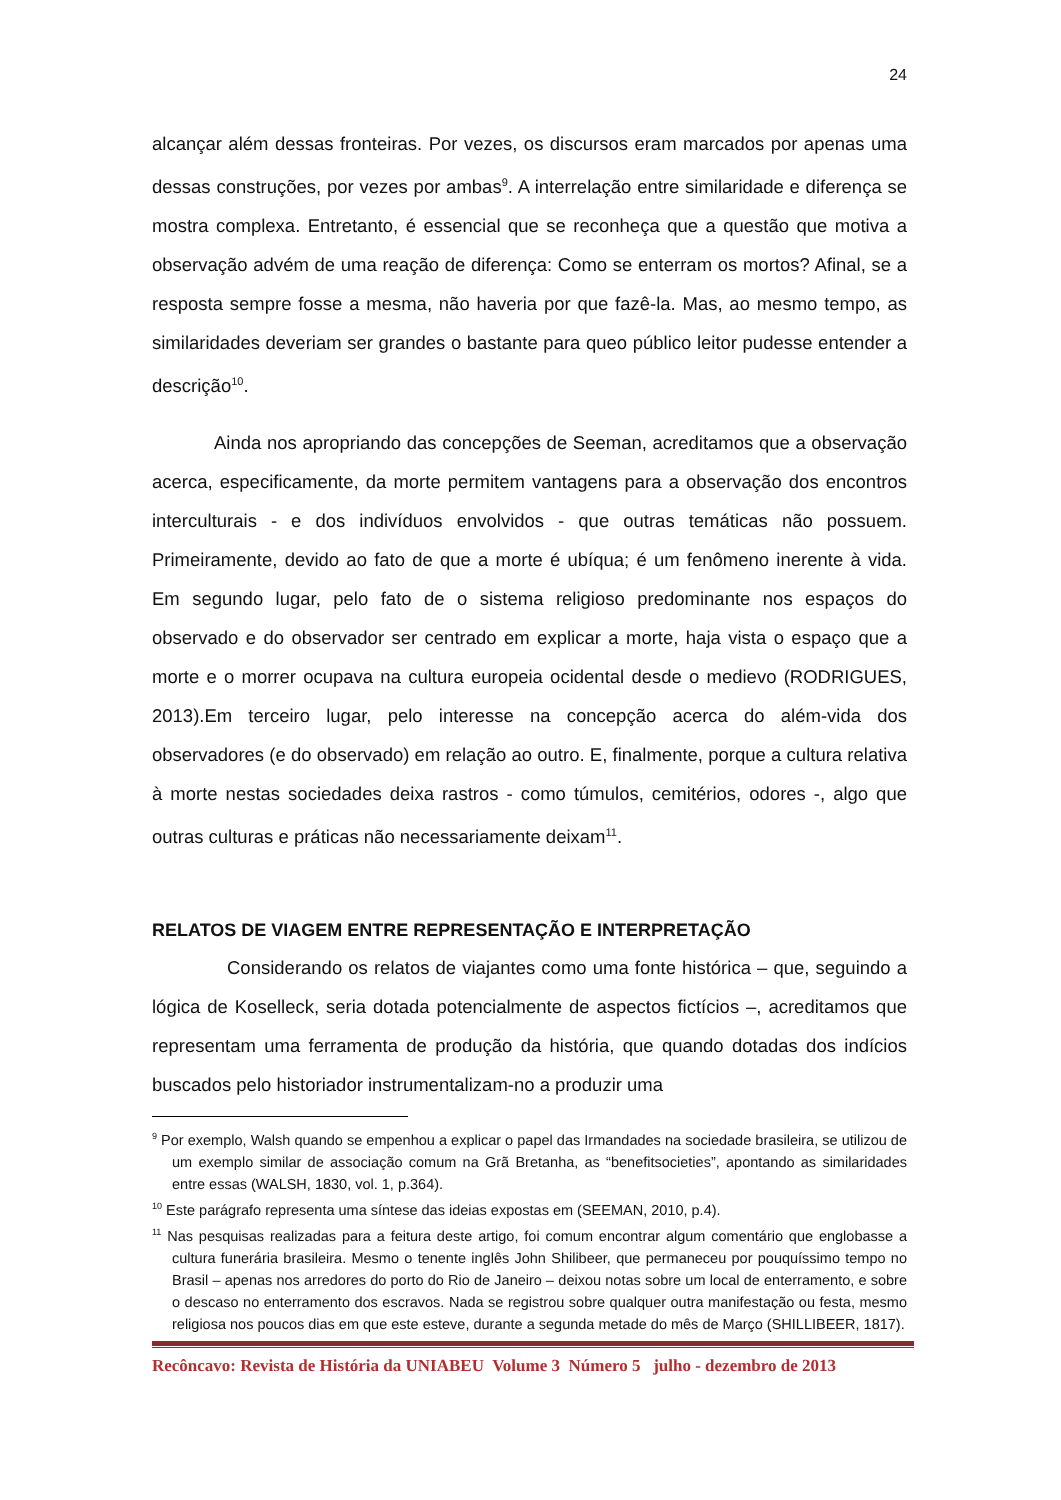24
alcançar além dessas fronteiras. Por vezes, os discursos eram marcados por apenas uma dessas construções, por vezes por ambas<sup>9</sup>. A interrelação entre similaridade e diferença se mostra complexa. Entretanto, é essencial que se reconheça que a questão que motiva a observação advém de uma reação de diferença: Como se enterram os mortos? Afinal, se a resposta sempre fosse a mesma, não haveria por que fazê-la. Mas, ao mesmo tempo, as similaridades deveriam ser grandes o bastante para queo público leitor pudesse entender a descrição<sup>10</sup>.
Ainda nos apropriando das concepções de Seeman, acreditamos que a observação acerca, especificamente, da morte permitem vantagens para a observação dos encontros interculturais - e dos indivíduos envolvidos - que outras temáticas não possuem. Primeiramente, devido ao fato de que a morte é ubíqua; é um fenômeno inerente à vida. Em segundo lugar, pelo fato de o sistema religioso predominante nos espaços do observado e do observador ser centrado em explicar a morte, haja vista o espaço que a morte e o morrer ocupava na cultura europeia ocidental desde o medievo (RODRIGUES, 2013).Em terceiro lugar, pelo interesse na concepção acerca do além-vida dos observadores (e do observado) em relação ao outro. E, finalmente, porque a cultura relativa à morte nestas sociedades deixa rastros - como túmulos, cemitérios, odores -, algo que outras culturas e práticas não necessariamente deixam<sup>11</sup>.
RELATOS DE VIAGEM ENTRE REPRESENTAÇÃO E INTERPRETAÇÃO
Considerando os relatos de viajantes como uma fonte histórica – que, seguindo a lógica de Koselleck, seria dotada potencialmente de aspectos fictícios –, acreditamos que representam uma ferramenta de produção da história, que quando dotadas dos indícios buscados pelo historiador instrumentalizam-no a produzir uma
<sup>9</sup> Por exemplo, Walsh quando se empenhou a explicar o papel das Irmandades na sociedade brasileira, se utilizou de um exemplo similar de associação comum na Grã Bretanha, as “benefitsocieties”, apontando as similaridades entre essas (WALSH, 1830, vol. 1, p.364).
<sup>10</sup> Este parágrafo representa uma síntese das ideias expostas em (SEEMAN, 2010, p.4).
<sup>11</sup> Nas pesquisas realizadas para a feitura deste artigo, foi comum encontrar algum comentário que englobasse a cultura funerária brasileira. Mesmo o tenente inglês John Shilibeer, que permaneceu por pouquíssimo tempo no Brasil – apenas nos arredores do porto do Rio de Janeiro – deixou notas sobre um local de enterramento, e sobre o descaso no enterramento dos escravos. Nada se registrou sobre qualquer outra manifestação ou festa, mesmo religiosa nos poucos dias em que este esteve, durante a segunda metade do mês de Março (SHILLIBEER, 1817).
Recôncavo: Revista de História da UNIABEU Volume 3 Número 5 julho - dezembro de 2013